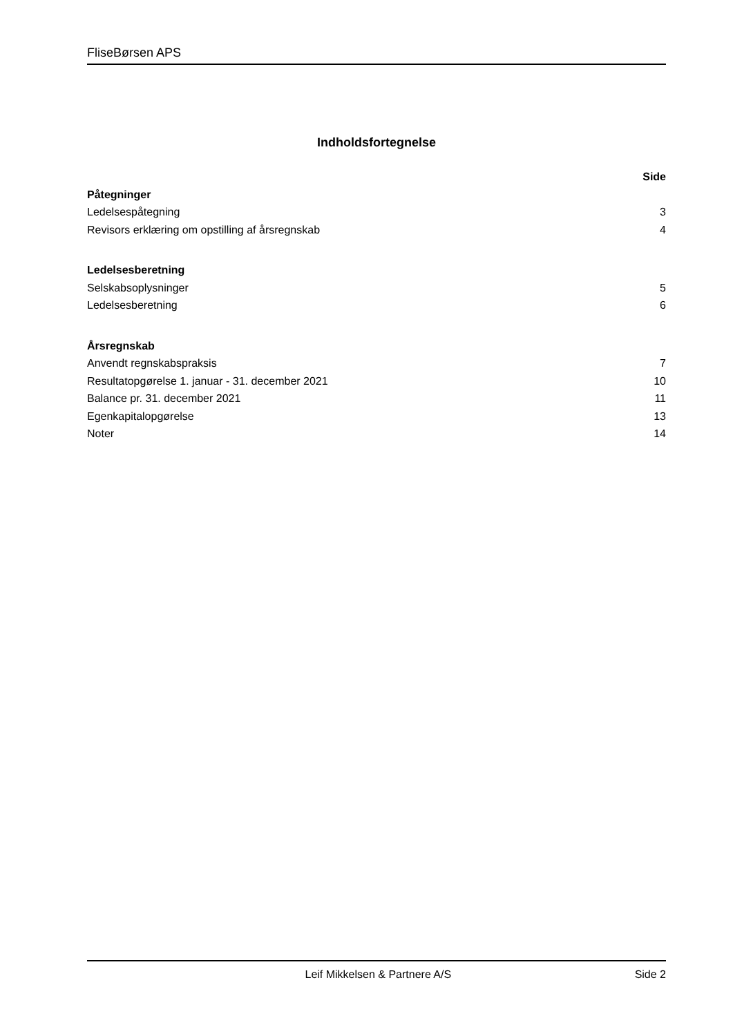FliseBørsen APS
Indholdsfortegnelse
Side
Påtegninger
Ledelsespåtegning 3
Revisors erklæring om opstilling af årsregnskab 4
Ledelsesberetning
Selskabsoplysninger 5
Ledelsesberetning 6
Årsregnskab
Anvendt regnskabspraksis 7
Resultatopgørelse 1. januar - 31. december 2021 10
Balance pr. 31. december 2021 11
Egenkapitalopgørelse 13
Noter 14
Leif Mikkelsen & Partnere A/S Side 2